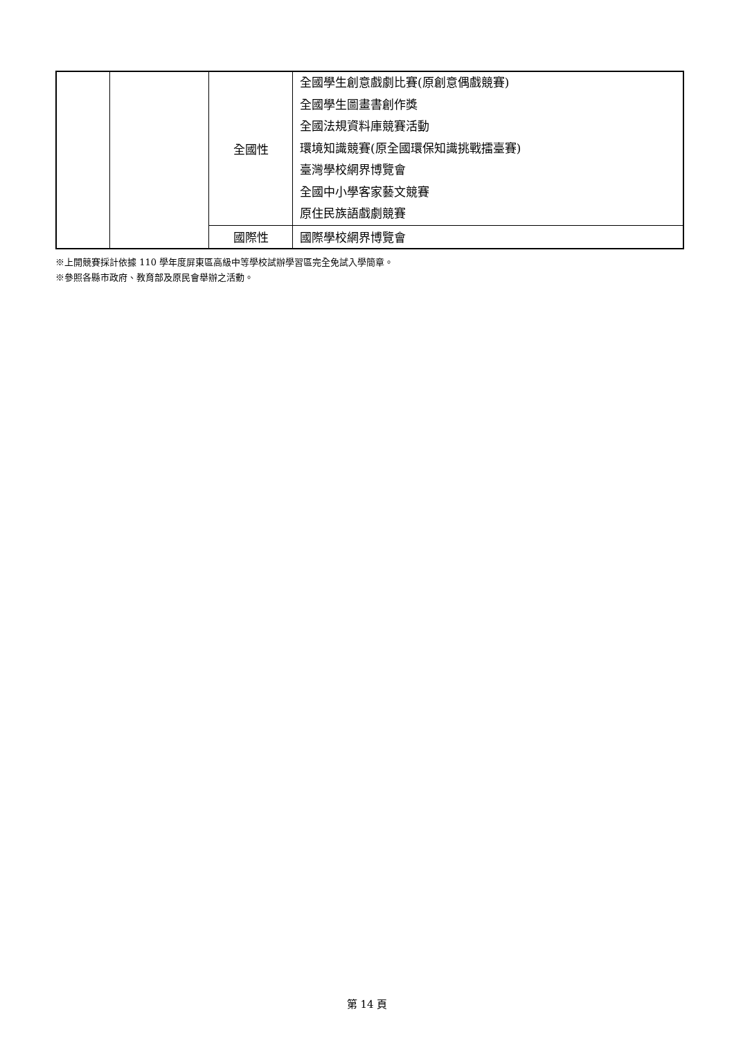| | | 全國性 | 全國學生創意戲劇比賽(原創意偶戲競賽) 全國學生圖畫書創作獎 全國法規資料庫競賽活動 環境知識競賽(原全國環保知識挑戰擂臺賽) 臺灣學校網界博覽會 全國中小學客家藝文競賽 原住民族語戲劇競賽 |
| | | 國際性 | 國際學校網界博覽會 |
※上開競賽採計依據 110 學年度屏東區高級中等學校試辦學習區完全免試入學簡章。
※參照各縣市政府、教育部及原民會舉辦之活動。
第 14 頁